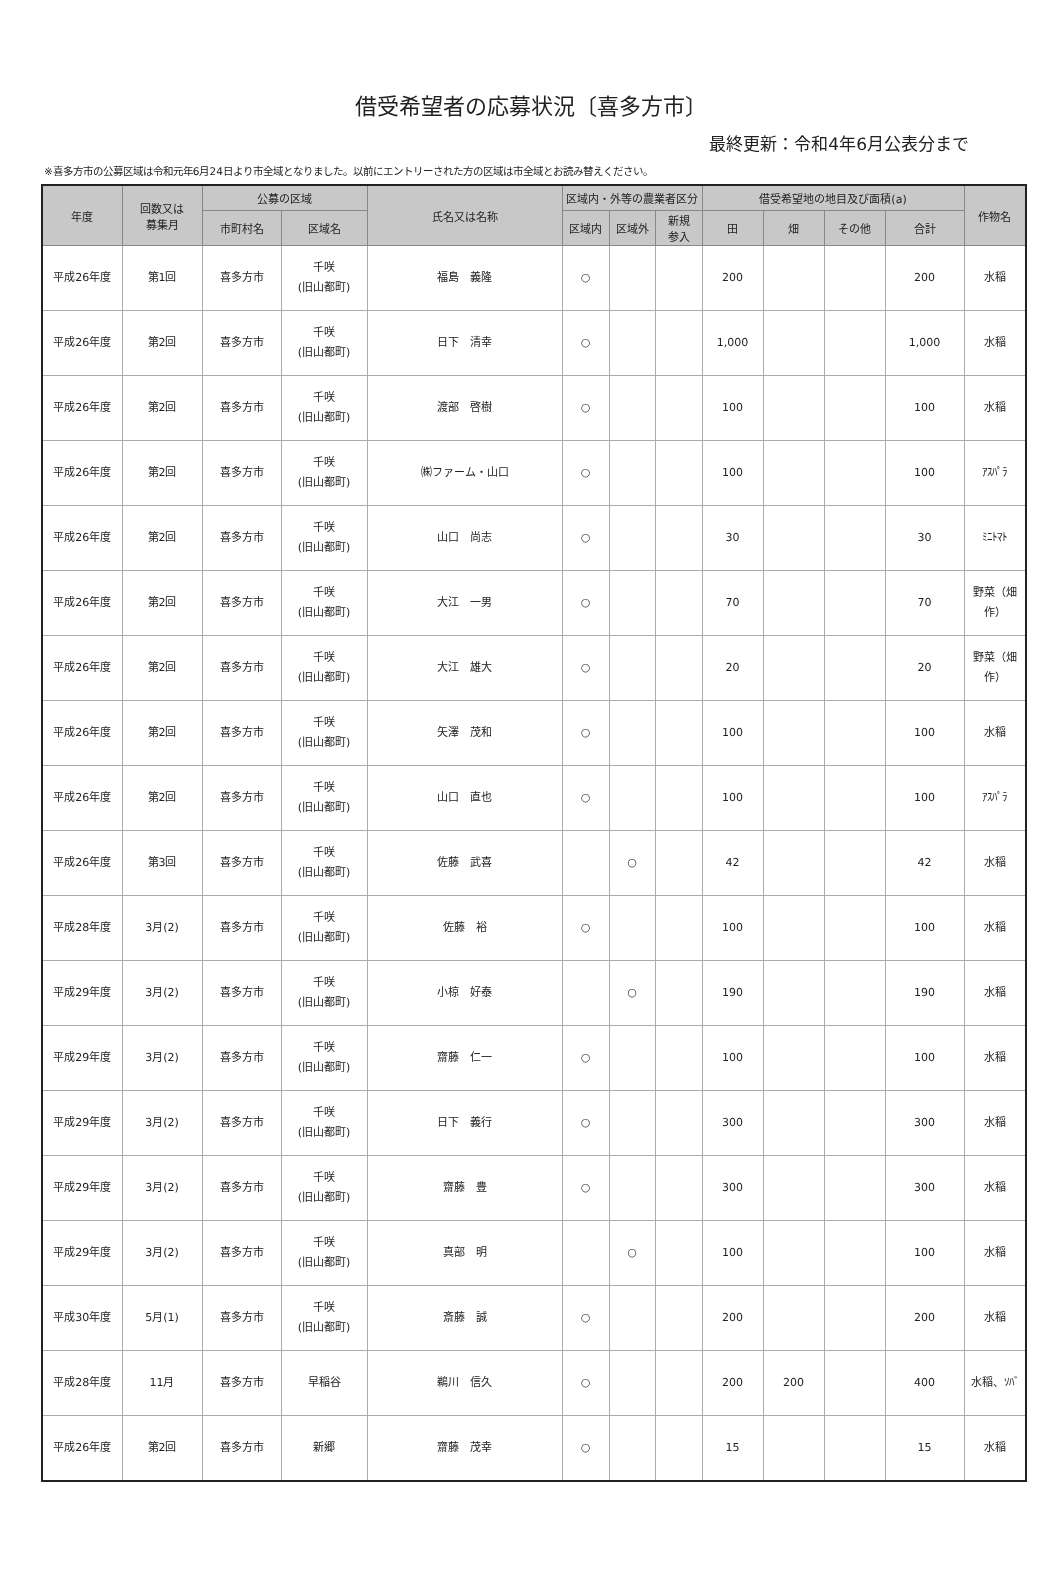借受希望者の応募状況〔喜多方市〕
最終更新：令和4年6月公表分まで
※喜多方市の公募区域は令和元年6月24日より市全域となりました。以前にエントリーされた方の区域は市全域とお読み替えください。
| 年度 | 回数又は 募集月 | 公募の区域 | | 氏名又は名称 | 区域内・外等の農業者区分 | | | 借受希望地の地目及び面積(a) | | | | 作物名 |
| --- | --- | --- | --- | --- | --- | --- | --- | --- | --- | --- | --- | --- |
| | | 市町村名 | 区域名 | | 区域内 | 区域外 | 新規 参入 | 田 | 畑 | その他 | 合計 | |
| 平成26年度 | 第1回 | 喜多方市 | 千咲 (旧山都町) | 福島 義隆 | ○ | | | 200 | | | 200 | 水稲 |
| 平成26年度 | 第2回 | 喜多方市 | 千咲 (旧山都町) | 日下 清幸 | ○ | | | 1,000 | | | 1,000 | 水稲 |
| 平成26年度 | 第2回 | 喜多方市 | 千咲 (旧山都町) | 渡部 啓樹 | ○ | | | 100 | | | 100 | 水稲 |
| 平成26年度 | 第2回 | 喜多方市 | 千咲 (旧山都町) | ㈱ファーム・山口 | ○ | | | 100 | | | 100 | ｱｽﾊﾟﾗ |
| 平成26年度 | 第2回 | 喜多方市 | 千咲 (旧山都町) | 山口 尚志 | ○ | | | 30 | | | 30 | ﾐﾆﾄﾏﾄ |
| 平成26年度 | 第2回 | 喜多方市 | 千咲 (旧山都町) | 大江 一男 | ○ | | | 70 | | | 70 | 野菜（畑作） |
| 平成26年度 | 第2回 | 喜多方市 | 千咲 (旧山都町) | 大江 雄大 | ○ | | | 20 | | | 20 | 野菜（畑作） |
| 平成26年度 | 第2回 | 喜多方市 | 千咲 (旧山都町) | 矢澤 茂和 | ○ | | | 100 | | | 100 | 水稲 |
| 平成26年度 | 第2回 | 喜多方市 | 千咲 (旧山都町) | 山口 直也 | ○ | | | 100 | | | 100 | ｱｽﾊﾟﾗ |
| 平成26年度 | 第3回 | 喜多方市 | 千咲 (旧山都町) | 佐藤 武喜 | | ○ | | 42 | | | 42 | 水稲 |
| 平成28年度 | 3月(2) | 喜多方市 | 千咲 (旧山都町) | 佐藤 裕 | ○ | | | 100 | | | 100 | 水稲 |
| 平成29年度 | 3月(2) | 喜多方市 | 千咲 (旧山都町) | 小椋 好泰 | | ○ | | 190 | | | 190 | 水稲 |
| 平成29年度 | 3月(2) | 喜多方市 | 千咲 (旧山都町) | 齋藤 仁一 | ○ | | | 100 | | | 100 | 水稲 |
| 平成29年度 | 3月(2) | 喜多方市 | 千咲 (旧山都町) | 日下 義行 | ○ | | | 300 | | | 300 | 水稲 |
| 平成29年度 | 3月(2) | 喜多方市 | 千咲 (旧山都町) | 齋藤 豊 | ○ | | | 300 | | | 300 | 水稲 |
| 平成29年度 | 3月(2) | 喜多方市 | 千咲 (旧山都町) | 真部 明 | | ○ | | 100 | | | 100 | 水稲 |
| 平成30年度 | 5月(1) | 喜多方市 | 千咲 (旧山都町) | 斎藤 誠 | ○ | | | 200 | | | 200 | 水稲 |
| 平成28年度 | 11月 | 喜多方市 | 早稲谷 | 鵜川 信久 | ○ | | | 200 | 200 | | 400 | 水稲、ｿﾊﾞ |
| 平成26年度 | 第2回 | 喜多方市 | 新郷 | 齋藤 茂幸 | ○ | | | 15 | | | 15 | 水稲 |